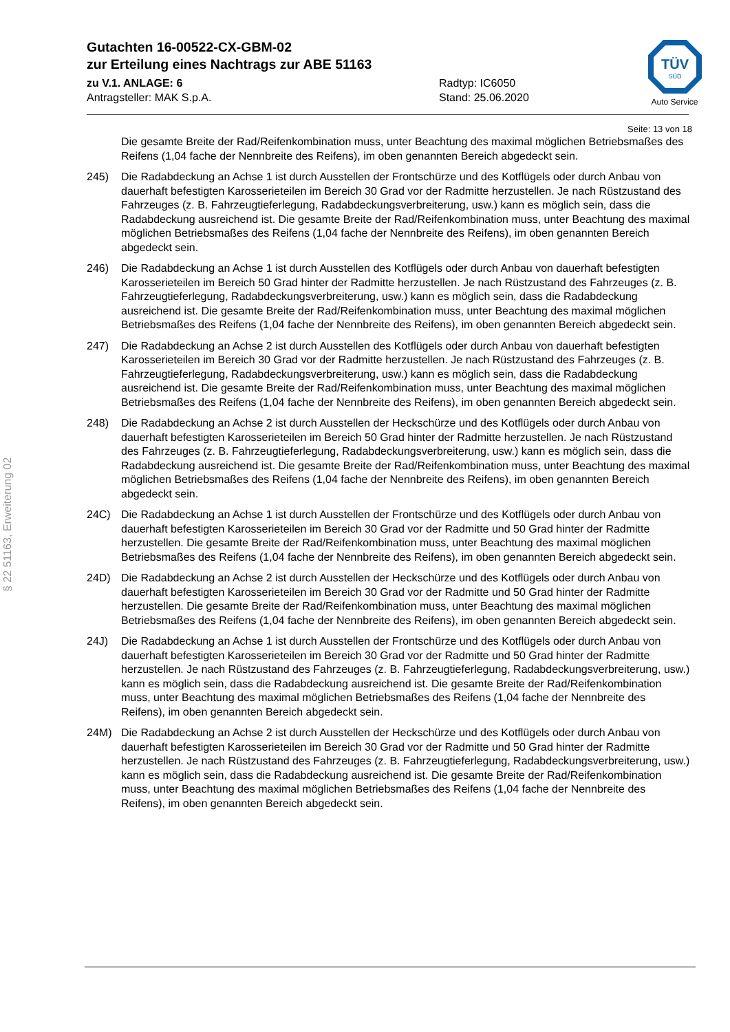Gutachten 16-00522-CX-GBM-02
zur Erteilung eines Nachtrags zur ABE 51163
zu V.1. ANLAGE: 6 Radtyp: IC6050
Antragsteller: MAK S.p.A. Stand: 25.06.2020
TÜV
SÜD
Auto Service
Seite: 13 von 18
§ 22 51163, Erweiterung 02
Die gesamte Breite der Rad/Reifenkombination muss, unter Beachtung des maximal möglichen Betriebsmaßes des Reifens (1,04 fache der Nennbreite des Reifens), im oben genannten Bereich abgedeckt sein.
245) Die Radabdeckung an Achse 1 ist durch Ausstellen der Frontschürze und des Kotflügels oder durch Anbau von dauerhaft befestigten Karosserieteilen im Bereich 30 Grad vor der Radmitte herzustellen. Je nach Rüstzustand des Fahrzeuges (z. B. Fahrzeugtieferlegung, Radabdeckungsverbreiterung, usw.) kann es möglich sein, dass die Radabdeckung ausreichend ist. Die gesamte Breite der Rad/Reifenkombination muss, unter Beachtung des maximal möglichen Betriebsmaßes des Reifens (1,04 fache der Nennbreite des Reifens), im oben genannten Bereich abgedeckt sein.
246) Die Radabdeckung an Achse 1 ist durch Ausstellen des Kotflügels oder durch Anbau von dauerhaft befestigten Karosserieteilen im Bereich 50 Grad hinter der Radmitte herzustellen. Je nach Rüstzustand des Fahrzeuges (z. B. Fahrzeugtieferlegung, Radabdeckungsverbreiterung, usw.) kann es möglich sein, dass die Radabdeckung ausreichend ist. Die gesamte Breite der Rad/Reifenkombination muss, unter Beachtung des maximal möglichen Betriebsmaßes des Reifens (1,04 fache der Nennbreite des Reifens), im oben genannten Bereich abgedeckt sein.
247) Die Radabdeckung an Achse 2 ist durch Ausstellen des Kotflügels oder durch Anbau von dauerhaft befestigten Karosserieteilen im Bereich 30 Grad vor der Radmitte herzustellen. Je nach Rüstzustand des Fahrzeuges (z. B. Fahrzeugtieferlegung, Radabdeckungsverbreiterung, usw.) kann es möglich sein, dass die Radabdeckung ausreichend ist. Die gesamte Breite der Rad/Reifenkombination muss, unter Beachtung des maximal möglichen Betriebsmaßes des Reifens (1,04 fache der Nennbreite des Reifens), im oben genannten Bereich abgedeckt sein.
248) Die Radabdeckung an Achse 2 ist durch Ausstellen der Heckschürze und des Kotflügels oder durch Anbau von dauerhaft befestigten Karosserieteilen im Bereich 50 Grad hinter der Radmitte herzustellen. Je nach Rüstzustand des Fahrzeuges (z. B. Fahrzeugtieferlegung, Radabdeckungsverbreiterung, usw.) kann es möglich sein, dass die Radabdeckung ausreichend ist. Die gesamte Breite der Rad/Reifenkombination muss, unter Beachtung des maximal möglichen Betriebsmaßes des Reifens (1,04 fache der Nennbreite des Reifens), im oben genannten Bereich abgedeckt sein.
24C) Die Radabdeckung an Achse 1 ist durch Ausstellen der Frontschürze und des Kotflügels oder durch Anbau von dauerhaft befestigten Karosserieteilen im Bereich 30 Grad vor der Radmitte und 50 Grad hinter der Radmitte herzustellen. Die gesamte Breite der Rad/Reifenkombination muss, unter Beachtung des maximal möglichen Betriebsmaßes des Reifens (1,04 fache der Nennbreite des Reifens), im oben genannten Bereich abgedeckt sein.
24D) Die Radabdeckung an Achse 2 ist durch Ausstellen der Heckschürze und des Kotflügels oder durch Anbau von dauerhaft befestigten Karosserieteilen im Bereich 30 Grad vor der Radmitte und 50 Grad hinter der Radmitte herzustellen. Die gesamte Breite der Rad/Reifenkombination muss, unter Beachtung des maximal möglichen Betriebsmaßes des Reifens (1,04 fache der Nennbreite des Reifens), im oben genannten Bereich abgedeckt sein.
24J) Die Radabdeckung an Achse 1 ist durch Ausstellen der Frontschürze und des Kotflügels oder durch Anbau von dauerhaft befestigten Karosserieteilen im Bereich 30 Grad vor der Radmitte und 50 Grad hinter der Radmitte herzustellen. Je nach Rüstzustand des Fahrzeuges (z. B. Fahrzeugtieferlegung, Radabdeckungsverbreiterung, usw.) kann es möglich sein, dass die Radabdeckung ausreichend ist. Die gesamte Breite der Rad/Reifenkombination muss, unter Beachtung des maximal möglichen Betriebsmaßes des Reifens (1,04 fache der Nennbreite des Reifens), im oben genannten Bereich abgedeckt sein.
24M) Die Radabdeckung an Achse 2 ist durch Ausstellen der Heckschürze und des Kotflügels oder durch Anbau von dauerhaft befestigten Karosserieteilen im Bereich 30 Grad vor der Radmitte und 50 Grad hinter der Radmitte herzustellen. Je nach Rüstzustand des Fahrzeuges (z. B. Fahrzeugtieferlegung, Radabdeckungsverbreiterung, usw.) kann es möglich sein, dass die Radabdeckung ausreichend ist. Die gesamte Breite der Rad/Reifenkombination muss, unter Beachtung des maximal möglichen Betriebsmaßes des Reifens (1,04 fache der Nennbreite des Reifens), im oben genannten Bereich abgedeckt sein.